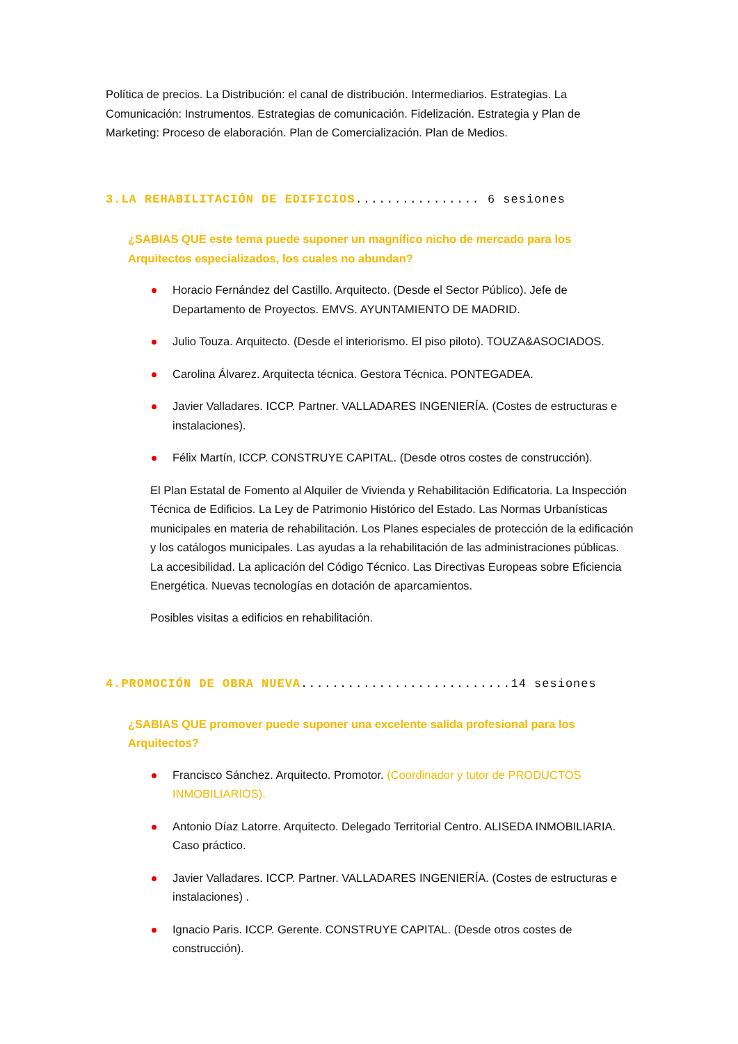Política de precios. La Distribución: el canal de distribución. Intermediarios. Estrategias. La Comunicación: Instrumentos. Estrategias de comunicación. Fidelización. Estrategia y Plan de Marketing: Proceso de elaboración. Plan de Comercialización. Plan de Medios.
3.LA REHABILITACIÓN DE EDIFICIOS................ 6 sesiones
¿SABIAS QUE este tema puede suponer un magnífico nicho de mercado para los Arquitectos especializados, los cuales no abundan?
Horacio Fernández del Castillo. Arquitecto. (Desde el Sector Público). Jefe de Departamento de Proyectos. EMVS. AYUNTAMIENTO DE MADRID.
Julio Touza. Arquitecto. (Desde el interiorismo. El piso piloto). TOUZA&ASOCIADOS.
Carolina Álvarez. Arquitecta técnica. Gestora Técnica. PONTEGADEA.
Javier Valladares. ICCP. Partner. VALLADARES INGENIERÍA. (Costes de estructuras e instalaciones).
Félix Martín, ICCP. CONSTRUYE CAPITAL. (Desde otros costes de construcción).
El Plan Estatal de Fomento al Alquiler de Vivienda y Rehabilitación Edificatoria. La Inspección Técnica de Edificios. La Ley de Patrimonio Histórico del Estado. Las Normas Urbanísticas municipales en materia de rehabilitación. Los Planes especiales de protección de la edificación y los catálogos municipales. Las ayudas a la rehabilitación de las administraciones públicas. La accesibilidad. La aplicación del Código Técnico. Las Directivas Europeas sobre Eficiencia Energética. Nuevas tecnologías en dotación de aparcamientos.
Posibles visitas a edificios en rehabilitación.
4.PROMOCIÓN DE OBRA NUEVA...........................14 sesiones
¿SABIAS QUE promover puede suponer una excelente salida profesional para los Arquitectos?
Francisco Sánchez. Arquitecto. Promotor. (Coordinador y tutor de PRODUCTOS INMOBILIARIOS).
Antonio Díaz Latorre. Arquitecto. Delegado Territorial Centro. ALISEDA INMOBILIARIA. Caso práctico.
Javier Valladares. ICCP. Partner. VALLADARES INGENIERÍA. (Costes de estructuras e instalaciones) .
Ignacio Paris. ICCP. Gerente. CONSTRUYE CAPITAL. (Desde otros costes de construcción).